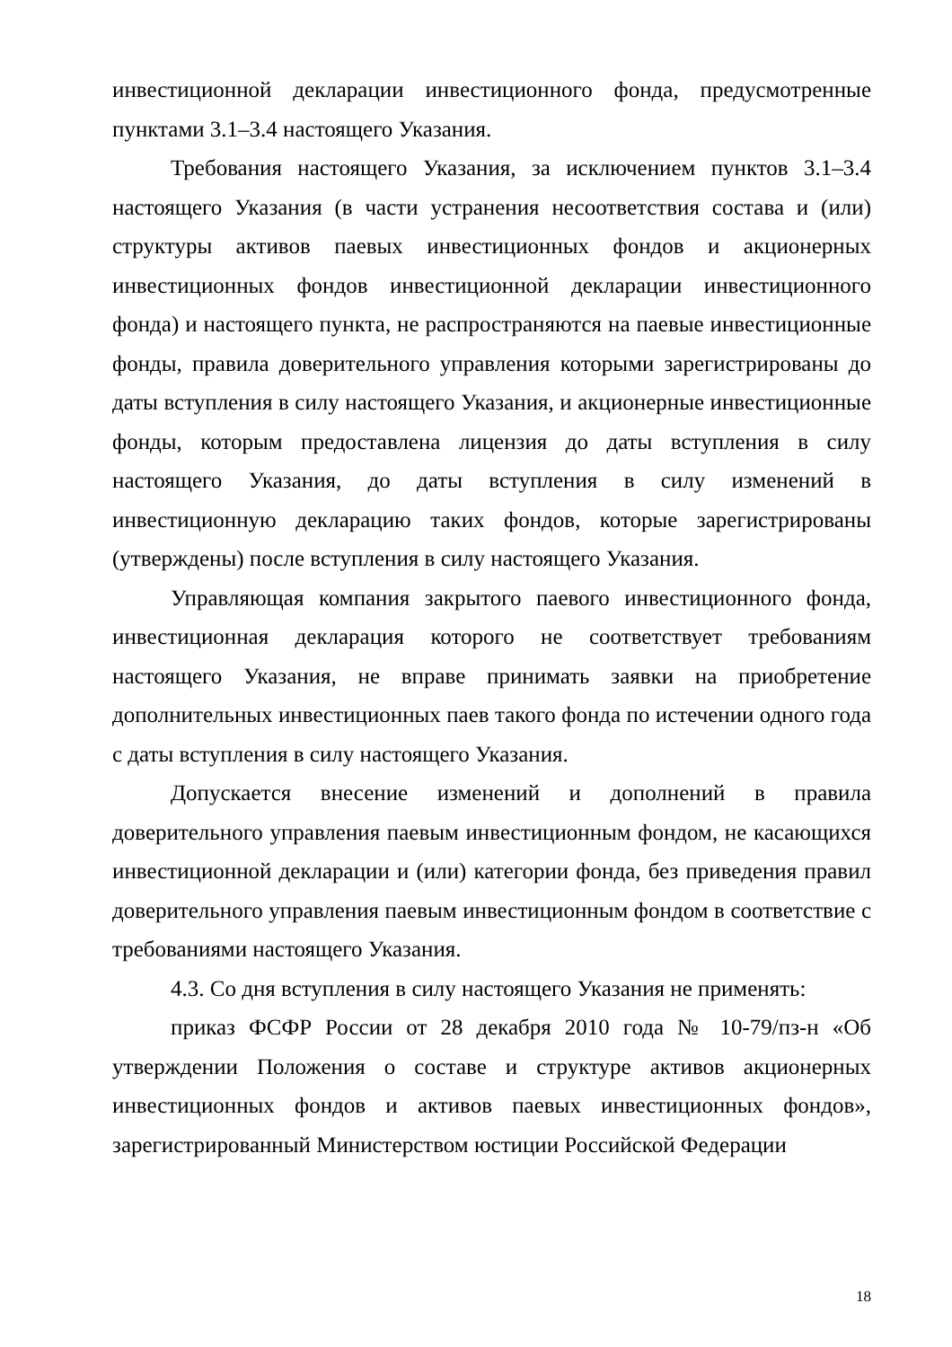инвестиционной декларации инвестиционного фонда, предусмотренные пунктами 3.1–3.4 настоящего Указания.
Требования настоящего Указания, за исключением пунктов 3.1–3.4 настоящего Указания (в части устранения несоответствия состава и (или) структуры активов паевых инвестиционных фондов и акционерных инвестиционных фондов инвестиционной декларации инвестиционного фонда) и настоящего пункта, не распространяются на паевые инвестиционные фонды, правила доверительного управления которыми зарегистрированы до даты вступления в силу настоящего Указания, и акционерные инвестиционные фонды, которым предоставлена лицензия до даты вступления в силу настоящего Указания, до даты вступления в силу изменений в инвестиционную декларацию таких фондов, которые зарегистрированы (утверждены) после вступления в силу настоящего Указания.
Управляющая компания закрытого паевого инвестиционного фонда, инвестиционная декларация которого не соответствует требованиям настоящего Указания, не вправе принимать заявки на приобретение дополнительных инвестиционных паев такого фонда по истечении одного года с даты вступления в силу настоящего Указания.
Допускается внесение изменений и дополнений в правила доверительного управления паевым инвестиционным фондом, не касающихся инвестиционной декларации и (или) категории фонда, без приведения правил доверительного управления паевым инвестиционным фондом в соответствие с требованиями настоящего Указания.
4.3. Со дня вступления в силу настоящего Указания не применять:
приказ ФСФР России от 28 декабря 2010 года № 10-79/пз-н «Об утверждении Положения о составе и структуре активов акционерных инвестиционных фондов и активов паевых инвестиционных фондов», зарегистрированный Министерством юстиции Российской Федерации
18